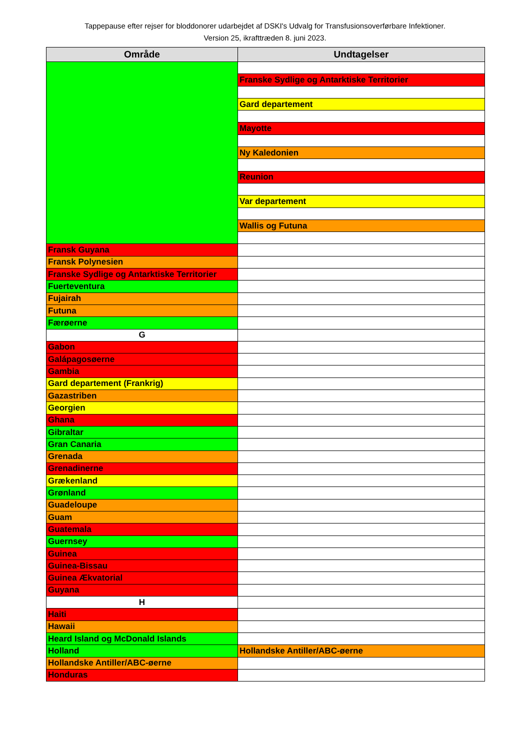Tappepause efter rejser for bloddonorer udarbejdet af DSKI's Udvalg for Transfusionsoverførbare Infektioner.
Version 25, ikrafttræden 8. juni 2023.
| Område | Undtagelser |
| --- | --- |
| | Franske Sydlige og Antarktiske Territorier |
| | Gard departement |
| | Mayotte |
| | Ny Kaledonien |
| | Reunion |
| | Var departement |
| | Wallis og Futuna |
| Fransk Guyana | |
| Fransk Polynesien | |
| Franske Sydlige og Antarktiske Territorier | |
| Fuerteventura | |
| Fujairah | |
| Futuna | |
| Færøerne | |
| G | |
| Gabon | |
| Galápagosøerne | |
| Gambia | |
| Gard departement (Frankrig) | |
| Gazastriben | |
| Georgien | |
| Ghana | |
| Gibraltar | |
| Gran Canaria | |
| Grenada | |
| Grenadinerne | |
| Grækenland | |
| Grønland | |
| Guadeloupe | |
| Guam | |
| Guatemala | |
| Guernsey | |
| Guinea | |
| Guinea-Bissau | |
| Guinea Ækvatorial | |
| Guyana | |
| H | |
| Haiti | |
| Hawaii | |
| Heard Island og McDonald Islands | |
| Holland | Hollandske Antiller/ABC-øerne |
| Hollandske Antiller/ABC-øerne | |
| Honduras | |